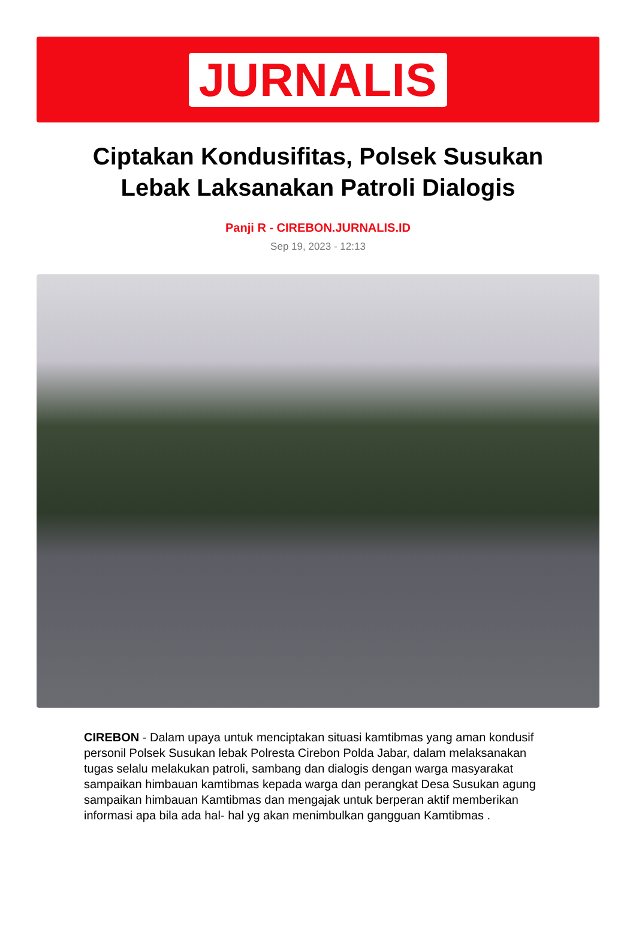JURNALIS
Ciptakan Kondusifitas, Polsek Susukan Lebak Laksanakan Patroli Dialogis
Panji R - CIREBON.JURNALIS.ID
Sep 19, 2023 - 12:13
CIREBON - Dalam upaya untuk menciptakan situasi kamtibmas yang aman kondusif personil Polsek Susukan lebak Polresta Cirebon Polda Jabar, dalam melaksanakan tugas selalu melakukan patroli, sambang dan dialogis dengan warga masyarakat sampaikan himbauan kamtibmas kepada warga dan perangkat Desa Susukan agung sampaikan himbauan Kamtibmas dan mengajak untuk berperan aktif memberikan informasi apa bila ada hal- hal yg akan menimbulkan gangguan Kamtibmas .